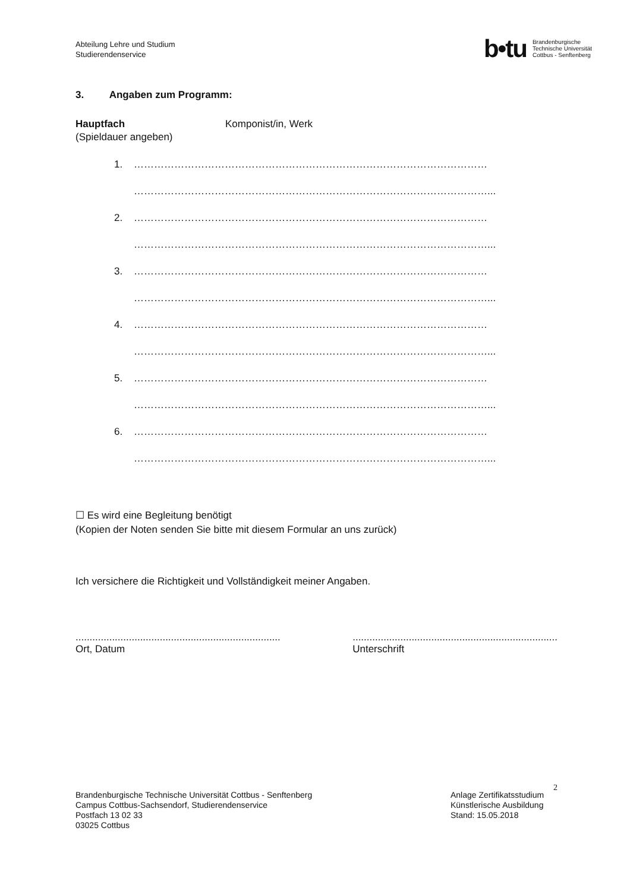Abteilung Lehre und Studium
Studierendenservice
b•tu Brandenburgische
Technische Universität
Cottbus - Senftenberg
3. Angaben zum Programm:
Hauptfach Komponist/in, Werk
(Spieldauer angeben)
1. ……………………………………………………………………………………………
……………………………………………………………………………………………...
2. ……………………………………………………………………………………………
……………………………………………………………………………………………...
3. ……………………………………………………………………………………………
……………………………………………………………………………………………...
4. ……………………………………………………………………………………………
……………………………………………………………………………………………...
5. ……………………………………………………………………………………………
……………………………………………………………………………………………...
6. ……………………………………………………………………………………………
……………………………………………………………………………………………...
☐ Es wird eine Begleitung benötigt
(Kopien der Noten senden Sie bitte mit diesem Formular an uns zurück)
Ich versichere die Richtigkeit und Vollständigkeit meiner Angaben.
.........................................................................
Ort, Datum
.........................................................................
Unterschrift
2
Brandenburgische Technische Universität Cottbus - Senftenberg
Campus Cottbus-Sachsendorf, Studierendenservice
Postfach 13 02 33
03025 Cottbus
Anlage Zertifikatsstudium Künstlerische Ausbildung
Stand: 15.05.2018